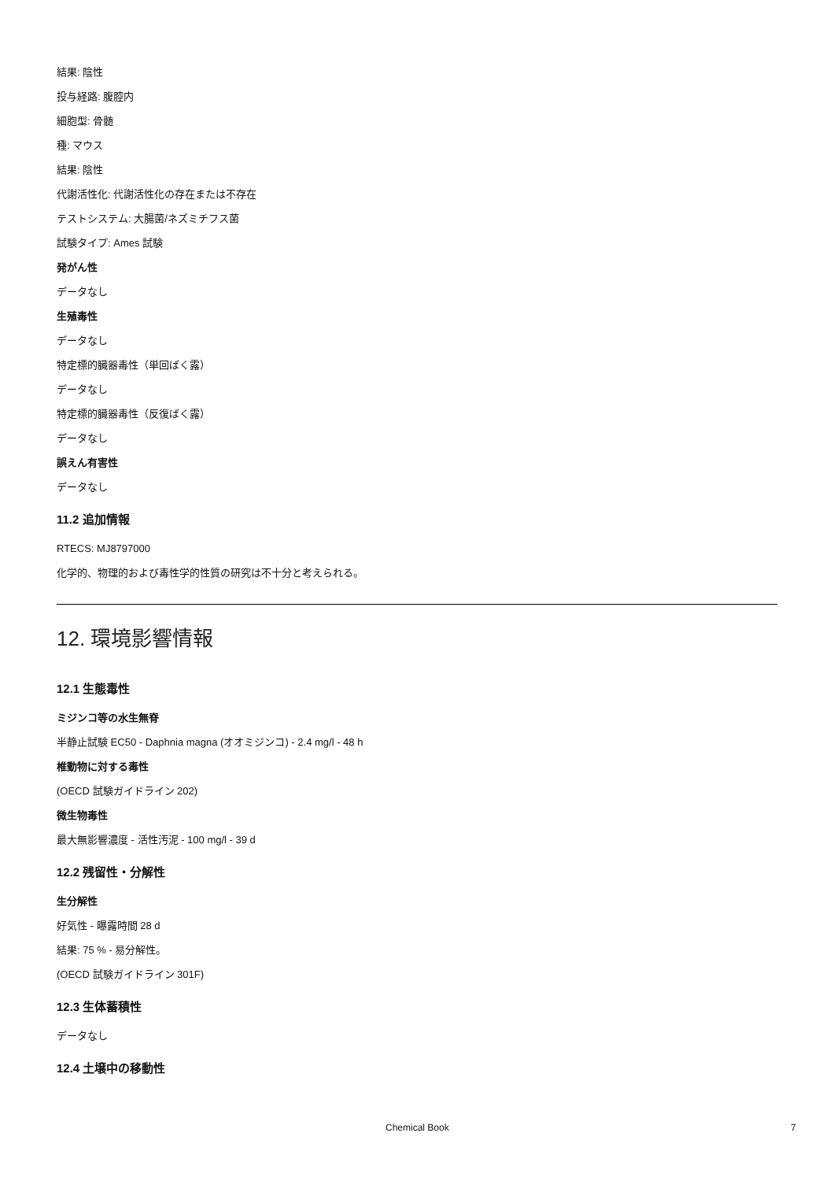結果: 陰性
投与経路: 腹腔内
細胞型: 骨髄
種: マウス
結果: 陰性
代謝活性化: 代謝活性化の存在または不存在
テストシステム: 大腸菌/ネズミチフス菌
試験タイプ: Ames 試験
発がん性
データなし
生殖毒性
データなし
特定標的臓器毒性（単回ばく露）
データなし
特定標的臓器毒性（反復ばく露）
データなし
誤えん有害性
データなし
11.2 追加情報
RTECS: MJ8797000
化学的、物理的および毒性学的性質の研究は不十分と考えられる。
12. 環境影響情報
12.1 生態毒性
ミジンコ等の水生無脊
半静止試験 EC50 - Daphnia magna (オオミジンコ) - 2.4 mg/l - 48 h
椎動物に対する毒性
(OECD 試験ガイドライン 202)
微生物毒性
最大無影響濃度 - 活性汚泥 - 100 mg/l - 39 d
12.2 残留性・分解性
生分解性
好気性 - 曝露時間 28 d
結果: 75 % - 易分解性。
(OECD 試験ガイドライン 301F)
12.3 生体蓄積性
データなし
12.4 土壌中の移動性
Chemical Book 7